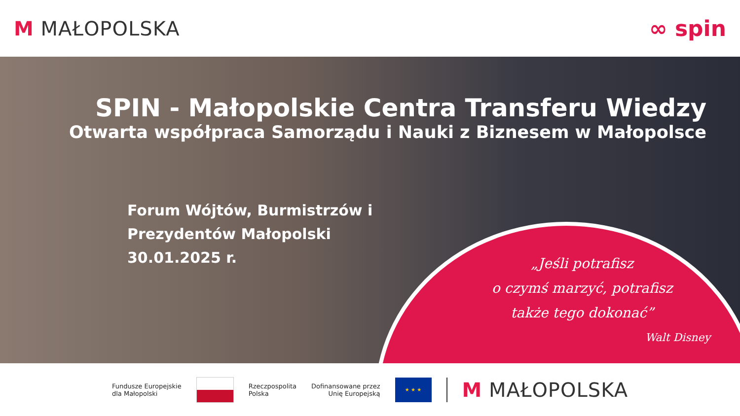M MAŁOPOLSKA ∞ spin
SPIN - Małopolskie Centra Transferu Wiedzy
Otwarta współpraca Samorządu i Nauki z Biznesem w Małopolsce
Forum Wójtów, Burmistrzów i Prezydentów Małopolski
30.01.2025 r.
„Jeśli potrafisz
o czymś marzyć, potrafisz
także tego dokonać”
Walt Disney
Fundusze Europejskie
dla Małopolski
Rzeczpospolita
Polska
Dofinansowane przez
Unię Europejską
★ ★ ★
M MAŁOPOLSKA